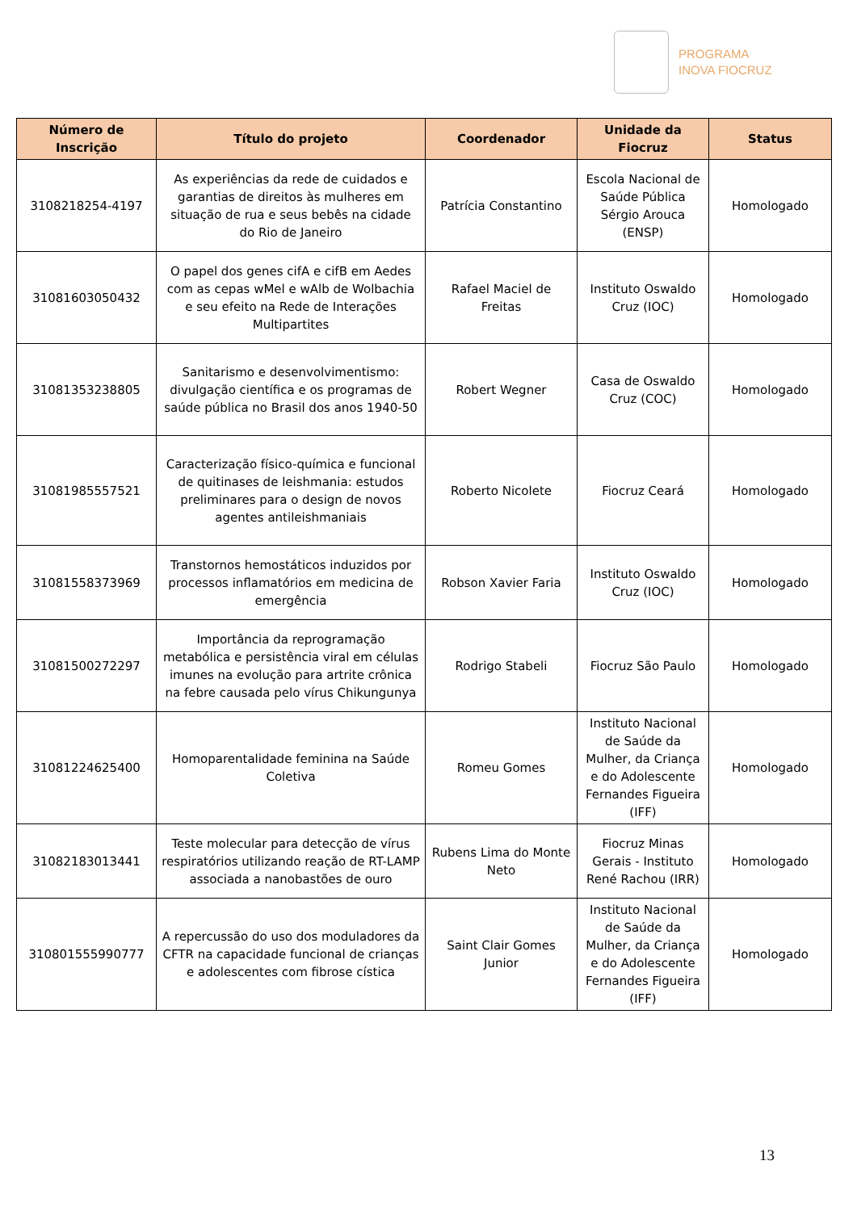PROGRAMA
INOVA FIOCRUZ
| Número de Inscrição | Título do projeto | Coordenador | Unidade da Fiocruz | Status |
| --- | --- | --- | --- | --- |
| 3108218254-4197 | As experiências da rede de cuidados e garantias de direitos às mulheres em situação de rua e seus bebês na cidade do Rio de Janeiro | Patrícia Constantino | Escola Nacional de Saúde Pública Sérgio Arouca (ENSP) | Homologado |
| 31081603050432 | O papel dos genes cifA e cifB em Aedes com as cepas wMel e wAlb de Wolbachia e seu efeito na Rede de Interações Multipartites | Rafael Maciel de Freitas | Instituto Oswaldo Cruz (IOC) | Homologado |
| 31081353238805 | Sanitarismo e desenvolvimentismo: divulgação científica e os programas de saúde pública no Brasil dos anos 1940-50 | Robert Wegner | Casa de Oswaldo Cruz (COC) | Homologado |
| 31081985557521 | Caracterização físico-química e funcional de quitinases de leishmania: estudos preliminares para o design de novos agentes antileishmaniais | Roberto Nicolete | Fiocruz Ceará | Homologado |
| 31081558373969 | Transtornos hemostáticos induzidos por processos inflamatórios em medicina de emergência | Robson Xavier Faria | Instituto Oswaldo Cruz (IOC) | Homologado |
| 31081500272297 | Importância da reprogramação metabólica e persistência viral em células imunes na evolução para artrite crônica na febre causada pelo vírus Chikungunya | Rodrigo Stabeli | Fiocruz São Paulo | Homologado |
| 31081224625400 | Homoparentalidade feminina na Saúde Coletiva | Romeu Gomes | Instituto Nacional de Saúde da Mulher, da Criança e do Adolescente Fernandes Figueira (IFF) | Homologado |
| 31082183013441 | Teste molecular para detecção de vírus respiratórios utilizando reação de RT-LAMP associada a nanobastões de ouro | Rubens Lima do Monte Neto | Fiocruz Minas Gerais - Instituto René Rachou (IRR) | Homologado |
| 310801555990777 | A repercussão do uso dos moduladores da CFTR na capacidade funcional de crianças e adolescentes com fibrose cística | Saint Clair Gomes Junior | Instituto Nacional de Saúde da Mulher, da Criança e do Adolescente Fernandes Figueira (IFF) | Homologado |
13